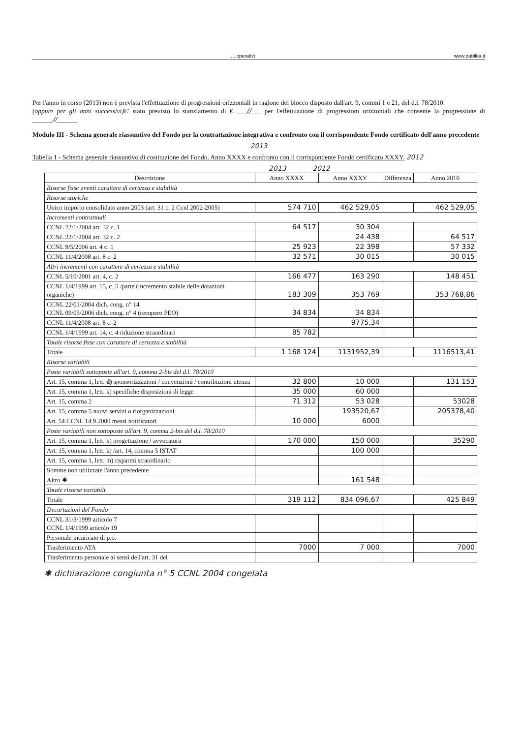... operativi www.publika.it
Per l'anno in corso (2013) non è prevista l'effettuazione di progressioni orizzontali in ragione del blocco disposto dall'art. 9, commi 1 e 21, del d.l. 78/2010.
(oppure per gli anni successivi) E' stato previsto lo stanziamento di € ___//___ per l'effettuazione di progressioni orizzontali che consente la progressione di ______//______
Modulo III - Schema generale riassuntivo del Fondo per la contrattazione integrativa e confronto con il corrispondente Fondo certificato dell'anno precedente
2013
Tabella 1 - Schema generale riassuntivo di costituzione del Fondo. Anno XXXX e confronto con il corrispondente Fondo certificato XXXY. 2012
2013 2012
| Descrizione | Anno XXXX | Anno XXXY | Differenza | Anno 2010 |
| --- | --- | --- | --- | --- |
| Risorse fisse aventi carattere di certezza e stabilità | | | | |
| Risorse storiche | | | | |
| Unico importo consolidato anno 2003 (art. 31 c. 2 Ccnl 2002-2005) | 574 710 | 462 529,05 | | 462 529,05 |
| Incrementi contrattuali | | | | |
| CCNL 22/1/2004 art. 32 c. 1 | 64 517 | 30 304 | | |
| CCNL 22/1/2004 art. 32 c. 2 | | 24 438 | | 64 517 |
| CCNL 9/5/2006 art. 4 c. 1 | 25 923 | 22 398 | | 57 332 |
| CCNL 11/4/2008 art. 8 c. 2 | 32 571 | 30 015 | | 30 015 |
| Altri incrementi con carattere di certezza e stabilità | | | | |
| CCNL 5/10/2001 art. 4, c. 2 | 166 477 | 163 290 | | 148 451 |
| CCNL 1/4/1999 art. 15, c. 5 /parte (incremento stabile delle dotazioni organiche) | 183 309 | 353 769 | | 353 768,86 |
| CCNL 22/01/2004 dich. cong. n° 14 CCNL 09/05/2006 dich. cong. n° 4 (recupero PEO) | 34 834 | 34 834 | | |
| CCNL 11/4/2008 art. 8 c. 2 | | 9775,34 | | |
| CCNL 1/4/1999 art. 14, c. 4 riduzione straordinari | 85 782 | | | |
| Totale risorse fisse con carattere di certezza e stabilità | | | | |
| Totale | 1 168 124 | 1131952,39 | | 1116513,41 |
| Risorse variabili | | | | |
| Poste variabili sottoposte all'art. 9, comma 2-bis del d.l. 78/2010 | | | | |
| Art. 15, comma 1, lett. d) sponsorizzazioni / convenzioni / contribuzioni utenza | 32 800 | 10 000 | | 131 153 |
| Art. 15, comma 1, lett. k) specifiche disposizioni di legge | 35 000 | 60 000 | | |
| Art. 15, comma 2 | 71 312 | 53 028 | | 53028 |
| Art. 15, comma 5 nuovi servizi o riorganizzazioni | | 193520,67 | | 205378,40 |
| Art. 54 CCNL 14.9.2000 messi notificatori | 10 000 | 6000 | | |
| Poste variabili non sottoposte all'art. 9, comma 2-bis del d.l. 78/2010 | | | | |
| Art. 15, comma 1, lett. k) progettazione / avvocatura | 170 000 | 150 000 | | 35290 |
| Art. 15, comma 1, lett. k) /art. 14, comma 5 ISTAT | | 100 000 | | |
| Art. 15, comma 1, lett. m) risparmi straordinario | | | | |
| Somme non utilizzate l'anno precedente | | | | |
| Altro ✱ | | 161 548 | | |
| Totale risorse variabili | | | | |
| Totale | 319 112 | 834 096,67 | | 425 849 |
| Decurtazioni del Fondo | | | | |
| CCNL 31/3/1999 articolo 7 CCNL 1/4/1999 articolo 19 | | | | |
| Personale incaricato di p.o. | | | | |
| Trasferimento ATA | 7000 | 7 000 | | 7000 |
| Trasferimento personale ai sensi dell'art. 31 del | | | | |
✱ dichiarazione congiunta n° 5 CCNL 2004 congelata